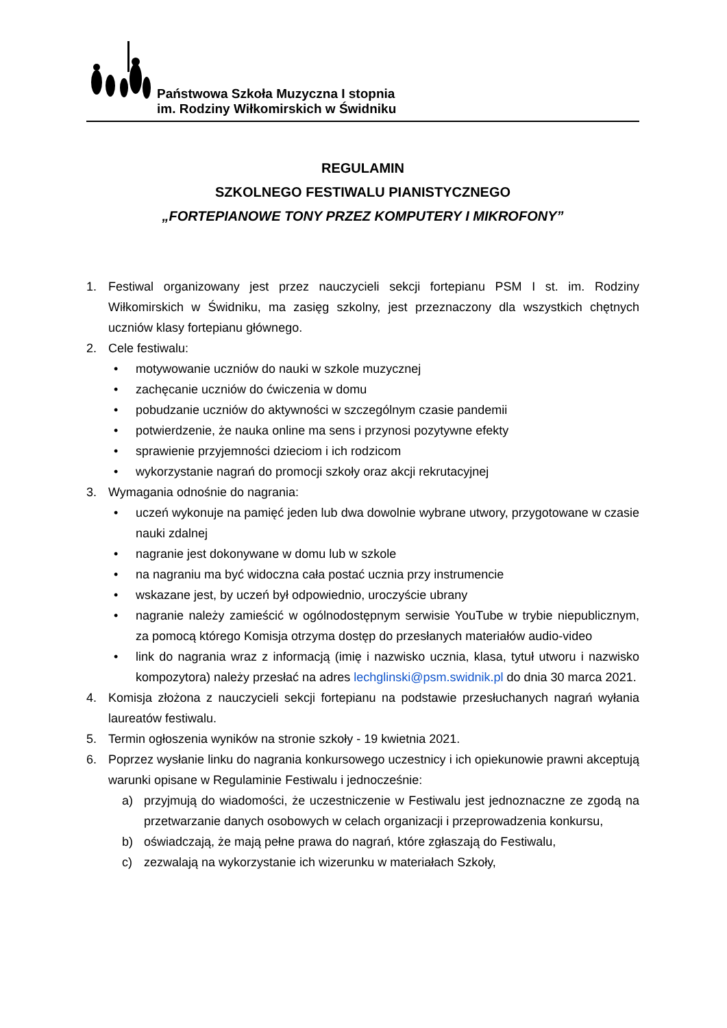Państwowa Szkoła Muzyczna I stopnia
im. Rodziny Wiłkomirskich w Świdniku
REGULAMIN
SZKOLNEGO FESTIWALU PIANISTYCZNEGO
„FORTEPIANOWE TONY PRZEZ KOMPUTERY I MIKROFONY”
1. Festiwal organizowany jest przez nauczycieli sekcji fortepianu PSM I st. im. Rodziny Wiłkomirskich w Świdniku, ma zasięg szkolny, jest przeznaczony dla wszystkich chętnych uczniów klasy fortepianu głównego.
2. Cele festiwalu:
• motywowanie uczniów do nauki w szkole muzycznej
• zachęcanie uczniów do ćwiczenia w domu
• pobudzanie uczniów do aktywności w szczególnym czasie pandemii
• potwierdzenie, że nauka online ma sens i przynosi pozytywne efekty
• sprawienie przyjemności dzieciom i ich rodzicom
• wykorzystanie nagrań do promocji szkoły oraz akcji rekrutacyjnej
3. Wymagania odnośnie do nagrania:
• uczeń wykonuje na pamięć jeden lub dwa dowolnie wybrane utwory, przygotowane w czasie nauki zdalnej
• nagranie jest dokonywane w domu lub w szkole
• na nagraniu ma być widoczna cała postać ucznia przy instrumencie
• wskazane jest, by uczeń był odpowiednio, uroczyście ubrany
• nagranie należy zamieścić w ogólnodostępnym serwisie YouTube w trybie niepublicznym, za pomocą którego Komisja otrzyma dostęp do przesłanych materiałów audio-video
• link do nagrania wraz z informacją (imię i nazwisko ucznia, klasa, tytuł utworu i nazwisko kompozytora) należy przesłać na adres lechglinski@psm.swidnik.pl do dnia 30 marca 2021.
4. Komisja złożona z nauczycieli sekcji fortepianu na podstawie przesłuchanych nagrań wyłania laureatów festiwalu.
5. Termin ogłoszenia wyników na stronie szkoły - 19 kwietnia 2021.
6. Poprzez wysłanie linku do nagrania konkursowego uczestnicy i ich opiekunowie prawni akceptują warunki opisane w Regulaminie Festiwalu i jednocześnie:
a) przyjmują do wiadomości, że uczestniczenie w Festiwalu jest jednoznaczne ze zgodą na przetwarzanie danych osobowych w celach organizacji i przeprowadzenia konkursu,
b) oświadczają, że mają pełne prawa do nagrań, które zgłaszają do Festiwalu,
c) zezwalają na wykorzystanie ich wizerunku w materiałach Szkoły,